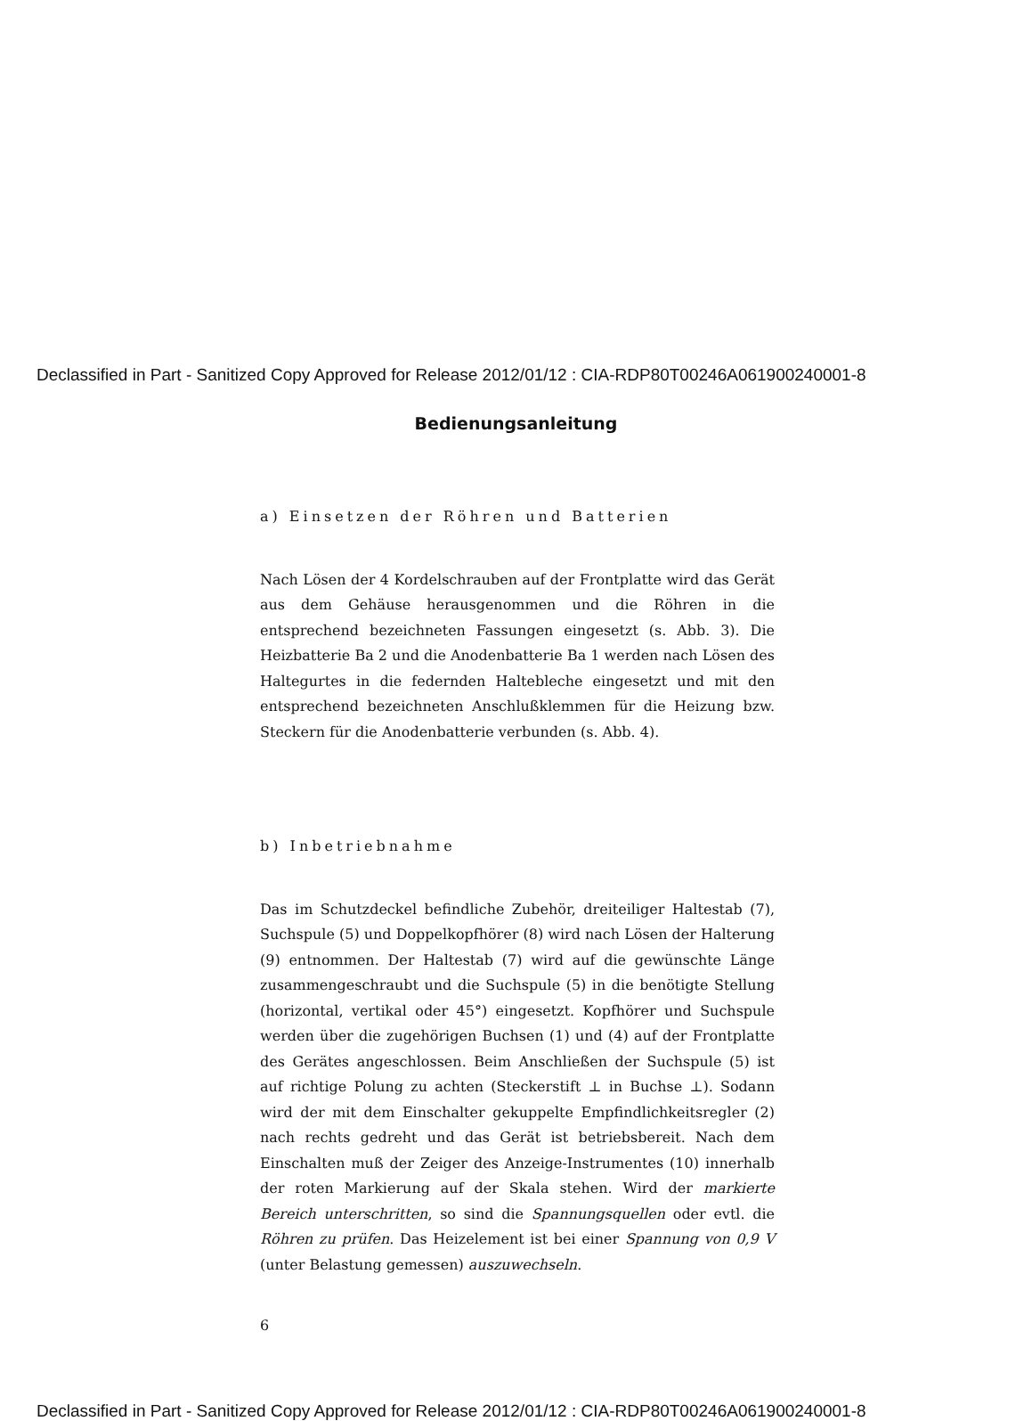Declassified in Part - Sanitized Copy Approved for Release 2012/01/12 : CIA-RDP80T00246A061900240001-8
Bedienungsanleitung
a) Einsetzen der Röhren und Batterien
Nach Lösen der 4 Kordelschrauben auf der Frontplatte wird das Gerät aus dem Gehäuse herausgenommen und die Röhren in die entsprechend bezeichneten Fassungen eingesetzt (s. Abb. 3). Die Heizbatterie Ba 2 und die Anodenbatterie Ba 1 werden nach Lösen des Haltegurtes in die federnden Haltebleche eingesetzt und mit den entsprechend bezeichneten Anschlußklemmen für die Heizung bzw. Steckern für die Anodenbatterie verbunden (s. Abb. 4).
b) Inbetriebnahme
Das im Schutzdeckel befindliche Zubehör, dreiteiliger Haltestab (7), Suchspule (5) und Doppelkopfhörer (8) wird nach Lösen der Halterung (9) entnommen. Der Haltestab (7) wird auf die gewünschte Länge zusammengeschraubt und die Suchspule (5) in die benötigte Stellung (horizontal, vertikal oder 45°) eingesetzt. Kopfhörer und Suchspule werden über die zugehörigen Buchsen (1) und (4) auf der Frontplatte des Gerätes angeschlossen. Beim Anschließen der Suchspule (5) ist auf richtige Polung zu achten (Steckerstift ⊥ in Buchse ⊥). Sodann wird der mit dem Einschalter gekuppelte Empfindlichkeitsregler (2) nach rechts gedreht und das Gerät ist betriebsbereit. Nach dem Einschalten muß der Zeiger des Anzeige-Instrumentes (10) innerhalb der roten Markierung auf der Skala stehen. Wird der markierte Bereich unterschritten, so sind die Spannungsquellen oder evtl. die Röhren zu prüfen. Das Heizelement ist bei einer Spannung von 0,9 V (unter Belastung gemessen) auszuwechseln.
6
Declassified in Part - Sanitized Copy Approved for Release 2012/01/12 : CIA-RDP80T00246A061900240001-8